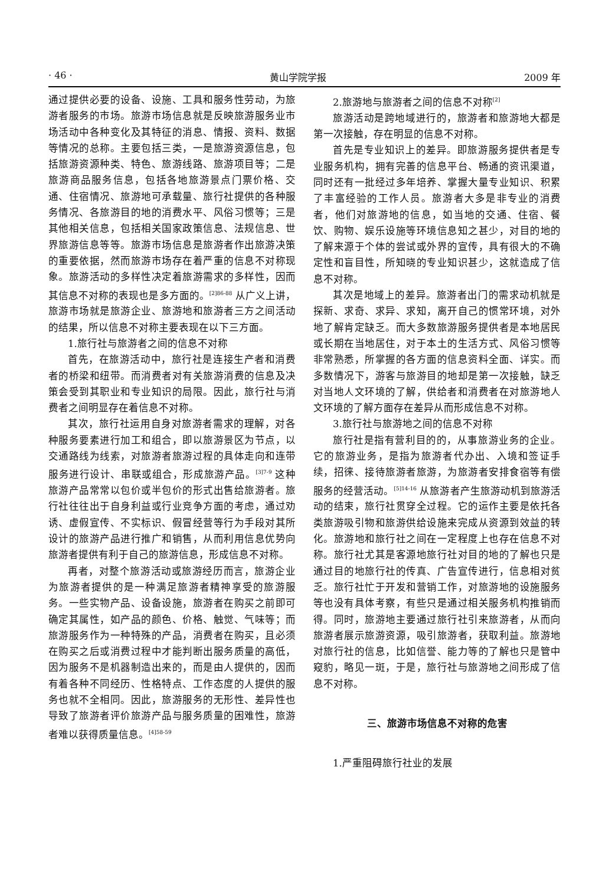· 46 · 黄山学院学报 2009 年
通过提供必要的设备、设施、工具和服务性劳动，为旅游者服务的市场。旅游市场信息就是反映旅游服务业市场活动中各种变化及其特征的消息、情报、资料、数据等情况的总称。主要包括三类，一是旅游资源信息，包括旅游资源种类、特色、旅游线路、旅游项目等；二是旅游商品服务信息，包括各地旅游景点门票价格、交通、住宿情况、旅游地可承载量、旅行社提供的各种服务情况、各旅游目的地的消费水平、风俗习惯等；三是其他相关信息，包括相关国家政策信息、法规信息、世界旅游信息等等。旅游市场信息是旅游者作出旅游决策的重要依据，然而旅游市场存在着严重的信息不对称现象。旅游活动的多样性决定着旅游需求的多样性，因而其信息不对称的表现也是多方面的。<sup>[2]86-88</sup> 从广义上讲，旅游市场就是旅游企业、旅游地和旅游者三方之间活动的结果，所以信息不对称主要表现在以下三方面。
1.旅行社与旅游者之间的信息不对称
首先，在旅游活动中，旅行社是连接生产者和消费者的桥梁和纽带。而消费者对有关旅游消费的信息及决策会受到其职业和专业知识的局限。因此，旅行社与消费者之间明显存在着信息不对称。
其次，旅行社运用自身对旅游者需求的理解，对各种服务要素进行加工和组合，即以旅游景区为节点，以交通路线为线索，对旅游者旅游过程的具体走向和连带服务进行设计、串联或组合，形成旅游产品。<sup>[3]7-9</sup> 这种旅游产品常常以包价或半包价的形式出售给旅游者。旅行社往往出于自身利益或行业竞争方面的考虑，通过劝诱、虚假宣传、不实标识、假冒经营等行为手段对其所设计的旅游产品进行推广和销售，从而利用信息优势向旅游者提供有利于自己的旅游信息，形成信息不对称。
再者，对整个旅游活动或旅游经历而言，旅游企业为旅游者提供的是一种满足旅游者精神享受的旅游服务。一些实物产品、设备设施，旅游者在购买之前即可确定其属性，如产品的颜色、价格、触觉、气味等；而旅游服务作为一种特殊的产品，消费者在购买，且必须在购买之后或消费过程中才能判断出服务质量的高低，因为服务不是机器制造出来的，而是由人提供的，因而有着各种不同经历、性格特点、工作态度的人提供的服务也就不全相同。因此，旅游服务的无形性、差异性也导致了旅游者评价旅游产品与服务质量的困难性，旅游者难以获得质量信息。<sup>[4]58-59</sup>
2.旅游地与旅游者之间的信息不对称<sup>[2]</sup>
旅游活动是跨地域进行的，旅游者和旅游地大都是第一次接触，存在明显的信息不对称。
首先是专业知识上的差异。即旅游服务提供者是专业服务机构，拥有完善的信息平台、畅通的资讯渠道，同时还有一批经过多年培养、掌握大量专业知识、积累了丰富经验的工作人员。旅游者大多是非专业的消费者，他们对旅游地的信息，如当地的交通、住宿、餐饮、购物、娱乐设施等环境信息知之甚少，对目的地的了解来源于个体的尝试或外界的宣传，具有很大的不确定性和盲目性，所知晓的专业知识甚少，这就造成了信息不对称。
其次是地域上的差异。旅游者出门的需求动机就是探新、求奇、求异、求知，离开自己的惯常环境，对外地了解肯定缺乏。而大多数旅游服务提供者是本地居民或长期在当地居住，对于本土的生活方式、风俗习惯等非常熟悉，所掌握的各方面的信息资料全面、详实。而多数情况下，游客与旅游目的地却是第一次接触，缺乏对当地人文环境的了解，供给者和消费者在对旅游地人文环境的了解方面存在差异从而形成信息不对称。
3.旅行社与旅游地之间的信息不对称
旅行社是指有营利目的的，从事旅游业务的企业。它的旅游业务，是指为旅游者代办出、入境和签证手续，招徕、接待旅游者旅游，为旅游者安排食宿等有偿服务的经营活动。<sup>[5]14-16</sup> 从旅游者产生旅游动机到旅游活动的结束，旅行社贯穿全过程。它的运作主要是依托各类旅游吸引物和旅游供给设施来完成从资源到效益的转化。旅游地和旅行社之间在一定程度上也存在信息不对称。旅行社尤其是客源地旅行社对目的地的了解也只是通过目的地旅行社的传真、广告宣传进行，信息相对贫乏。旅行社忙于开发和营销工作，对旅游地的设施服务等也没有具体考察，有些只是通过相关服务机构推销而得。同时，旅游地主要通过旅行社引来旅游者，从而向旅游者展示旅游资源，吸引旅游者，获取利益。旅游地对旅行社的信息，比如信誉、能力等的了解也只是管中窥豹，略见一斑，于是，旅行社与旅游地之间形成了信息不对称。
三、旅游市场信息不对称的危害
1.严重阻碍旅行社业的发展